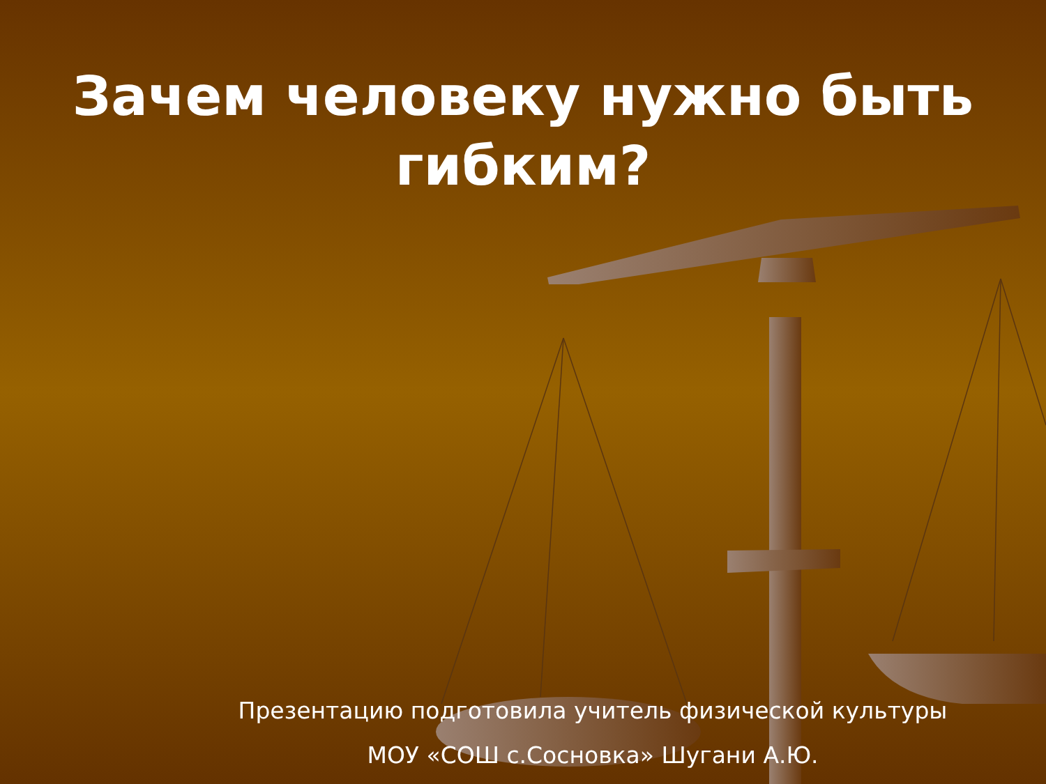Зачем человеку нужно быть
гибким?
Презентацию подготовила учитель физической культуры
МОУ «СОШ с.Сосновка» Шугани А.Ю.